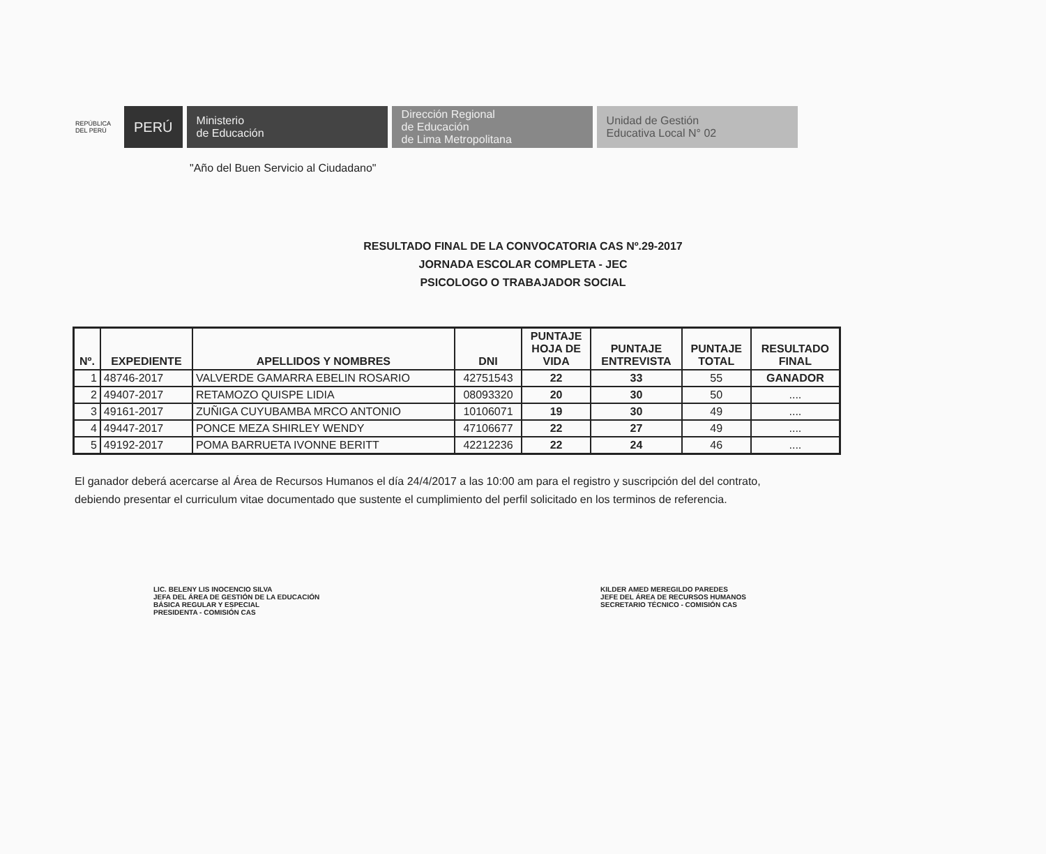REPÚBLICA DEL PERÚ
PERÚ
Ministerio
de Educación
Dirección Regional
de Educación
de Lima Metropolitana
Unidad de Gestión
Educativa Local N° 02
"Año del Buen Servicio al Ciudadano"
RESULTADO FINAL DE LA CONVOCATORIA CAS Nº.29-2017
JORNADA ESCOLAR COMPLETA - JEC
PSICOLOGO O TRABAJADOR SOCIAL
| Nº. | EXPEDIENTE | APELLIDOS Y NOMBRES | DNI | PUNTAJE HOJA DE VIDA | PUNTAJE ENTREVISTA | PUNTAJE TOTAL | RESULTADO FINAL |
| --- | --- | --- | --- | --- | --- | --- | --- |
| 1 | 48746-2017 | VALVERDE GAMARRA EBELIN ROSARIO | 42751543 | 22 | 33 | 55 | GANADOR |
| 2 | 49407-2017 | RETAMOZO QUISPE LIDIA | 08093320 | 20 | 30 | 50 | .... |
| 3 | 49161-2017 | ZUÑIGA CUYUBAMBA MRCO ANTONIO | 10106071 | 19 | 30 | 49 | .... |
| 4 | 49447-2017 | PONCE MEZA SHIRLEY WENDY | 47106677 | 22 | 27 | 49 | .... |
| 5 | 49192-2017 | POMA BARRUETA IVONNE BERITT | 42212236 | 22 | 24 | 46 | .... |
El ganador deberá acercarse al Área de Recursos Humanos el día 24/4/2017 a las 10:00 am para el registro y suscripción del del contrato, debiendo presentar el curriculum vitae documentado que sustente el cumplimiento del perfil solicitado en los terminos de referencia.
LIC. BELENY LIS INOCENCIO SILVA
JEFA DEL ÁREA DE GESTIÓN DE LA EDUCACIÓN
BÁSICA REGULAR Y ESPECIAL
PRESIDENTA - COMISIÓN CAS
KILDER AMED MEREGILDO PAREDES
JEFE DEL ÁREA DE RECURSOS HUMANOS
SECRETARIO TÉCNICO - COMISIÓN CAS